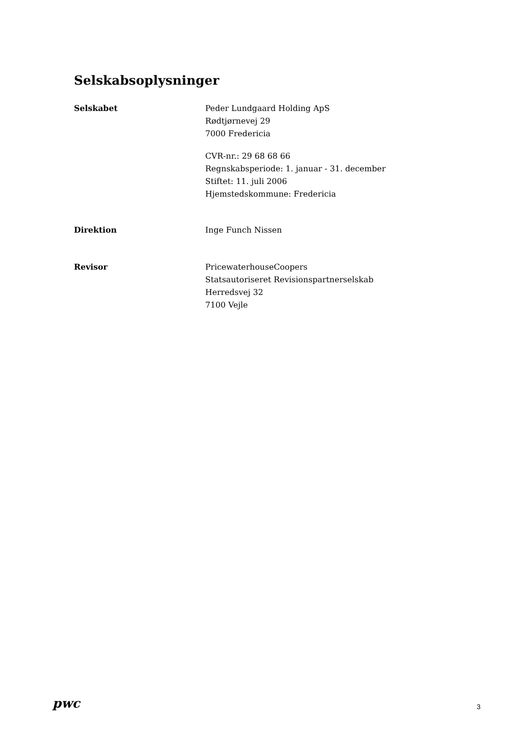Selskabsoplysninger
Selskabet Peder Lundgaard Holding ApS
Rødtjørnevej 29
7000 Fredericia
CVR-nr.: 29 68 68 66
Regnskabsperiode: 1. januar - 31. december
Stiftet: 11. juli 2006
Hjemstedskommune: Fredericia
Direktion Inge Funch Nissen
Revisor PricewaterhouseCoopers
Statsautoriseret Revisionspartnerselskab
Herredsvej 32
7100 Vejle
pwc
3